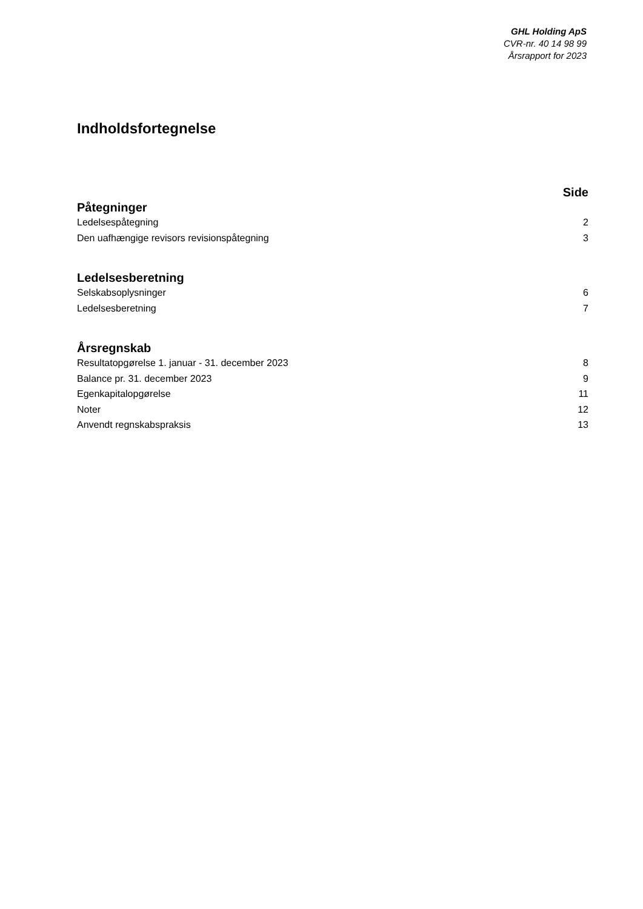GHL Holding ApS
CVR-nr. 40 14 98 99
Årsrapport for 2023
Indholdsfortegnelse
Side
Påtegninger
Ledelsespåtegning 2
Den uafhængige revisors revisionspåtegning 3
Ledelsesberetning
Selskabsoplysninger 6
Ledelsesberetning 7
Årsregnskab
Resultatopgørelse 1. januar - 31. december 2023 8
Balance pr. 31. december 2023 9
Egenkapitalopgørelse 11
Noter 12
Anvendt regnskabspraksis 13